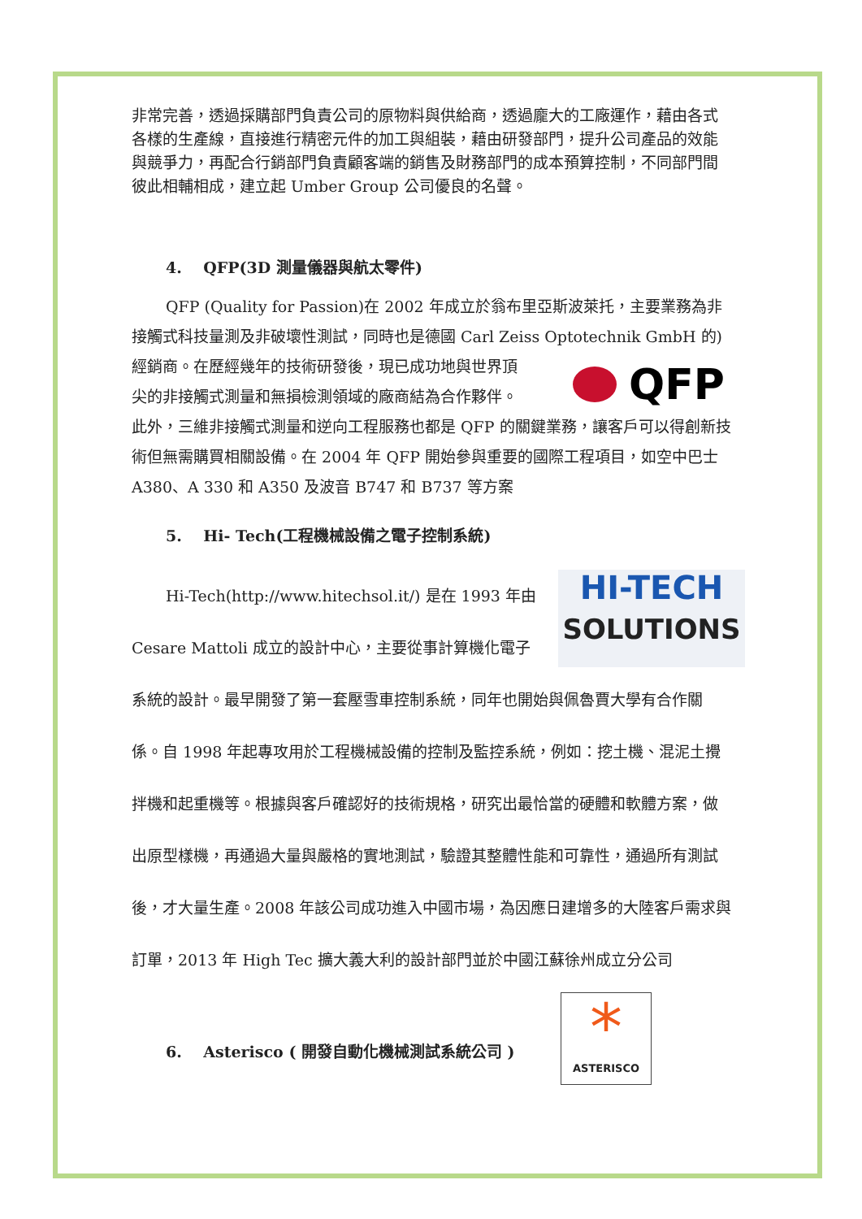非常完善，透過採購部門負責公司的原物料與供給商，透過龐大的工廠運作，藉由各式各樣的生產線，直接進行精密元件的加工與組裝，藉由研發部門，提升公司產品的效能與競爭力，再配合行銷部門負責顧客端的銷售及財務部門的成本預算控制，不同部門間彼此相輔相成，建立起 Umber Group 公司優良的名聲。
4. QFP(3D 測量儀器與航太零件)
QFP (Quality for Passion)在 2002 年成立於翁布里亞斯波萊托，主要業務為非接觸式科技量測及非破壞性測試，同時也是德國 Carl Zeiss Optotechnik GmbH 的)經銷商。
QFP
在歷經幾年的技術研發後，現已成功地與世界頂尖的非接觸式測量和無損檢測領域的廠商結為合作夥伴。 此外，三維非接觸式測量和逆向工程服務也都是 QFP 的關鍵業務，讓客戶可以得創新技術但無需購買相關設備。在 2004 年 QFP 開始參與重要的國際工程項目，如空中巴士 A380、A 330 和 A350 及波音 B747 和 B737 等方案
5. Hi- Tech(工程機械設備之電子控制系統)
HI-TECH
SOLUTIONS Hi-Tech(http://www.hitechsol.it/) 是在 1993 年由 Cesare Mattoli 成立的設計中心，主要從事計算機化電子系統的設計。最早開發了第一套壓雪車控制系統，同年也開始與佩魯賈大學有合作關係。自 1998 年起專攻用於工程機械設備的控制及監控系統，例如：挖土機、混泥土攪拌機和起重機等。根據與客戶確認好的技術規格，研究出最恰當的硬體和軟體方案，做出原型樣機，再通過大量與嚴格的實地測試，驗證其整體性能和可靠性，通過所有測試後，才大量生產。2008 年該公司成功進入中國市場，為因應日建增多的大陸客戶需求與訂單，2013 年 High Tec 擴大義大利的設計部門並於中國江蘇徐州成立分公司
*
ASTERISCO
6. Asterisco ( 開發自動化機械測試系統公司 )